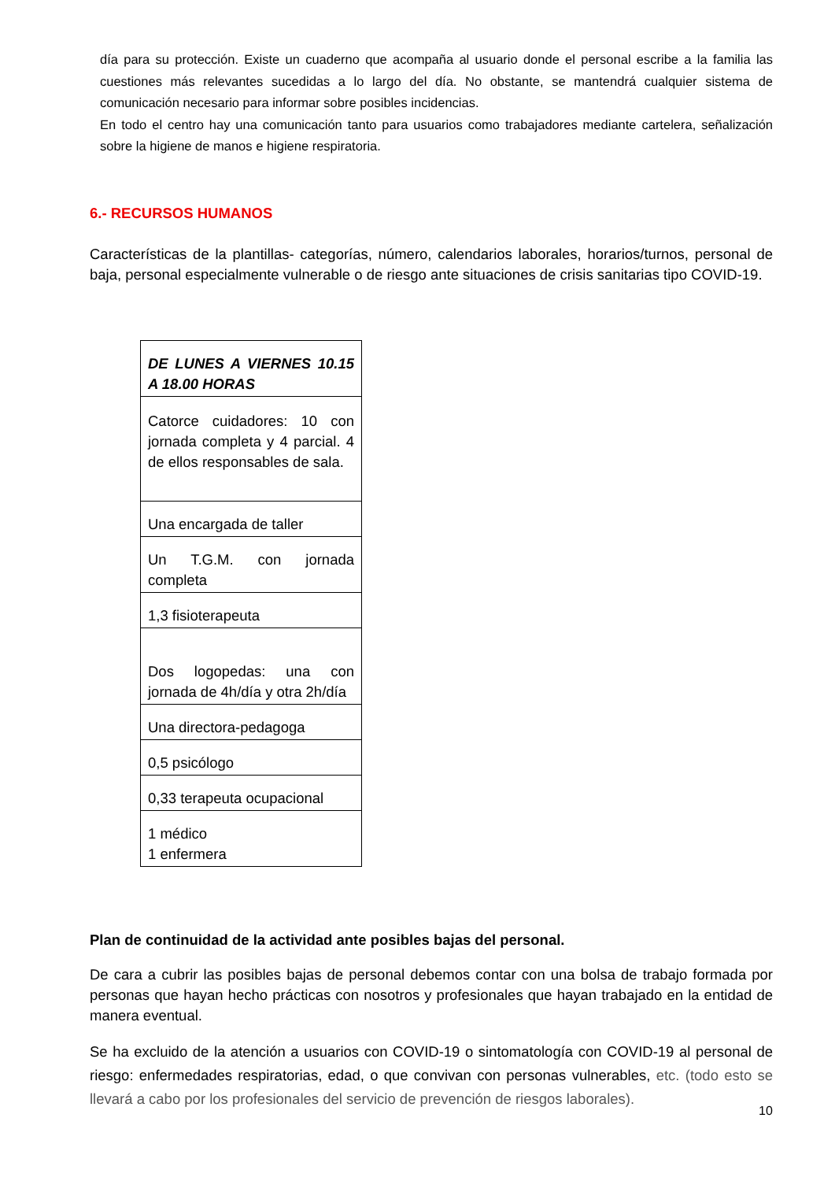día para su protección. Existe un cuaderno que acompaña al usuario donde el personal escribe a la familia las cuestiones más relevantes sucedidas a lo largo del día. No obstante, se mantendrá cualquier sistema de comunicación necesario para informar sobre posibles incidencias.
En todo el centro hay una comunicación tanto para usuarios como trabajadores mediante cartelera, señalización sobre la higiene de manos e higiene respiratoria.
6.- RECURSOS HUMANOS
Características de la plantillas- categorías, número, calendarios laborales, horarios/turnos, personal de baja, personal especialmente vulnerable o de riesgo ante situaciones de crisis sanitarias tipo COVID-19.
| DE LUNES A VIERNES 10.15 A 18.00 HORAS |
| Catorce cuidadores: 10 con jornada completa y 4 parcial. 4 de ellos responsables de sala. |
| Una encargada de taller |
| Un T.G.M. con jornada completa |
| 1,3 fisioterapeuta |
| Dos logopedas: una con jornada de 4h/día y otra 2h/día |
| Una directora-pedagoga |
| 0,5 psicólogo |
| 0,33 terapeuta ocupacional |
| 1 médico 1 enfermera |
Plan de continuidad de la actividad ante posibles bajas del personal.
De cara a cubrir las posibles bajas de personal debemos contar con una bolsa de trabajo formada por personas que hayan hecho prácticas con nosotros y profesionales que hayan trabajado en la entidad de manera eventual.
Se ha excluido de la atención a usuarios con COVID-19 o sintomatología con COVID-19 al personal de riesgo: enfermedades respiratorias, edad, o que convivan con personas vulnerables, etc. (todo esto se llevará a cabo por los profesionales del servicio de prevención de riesgos laborales).
10